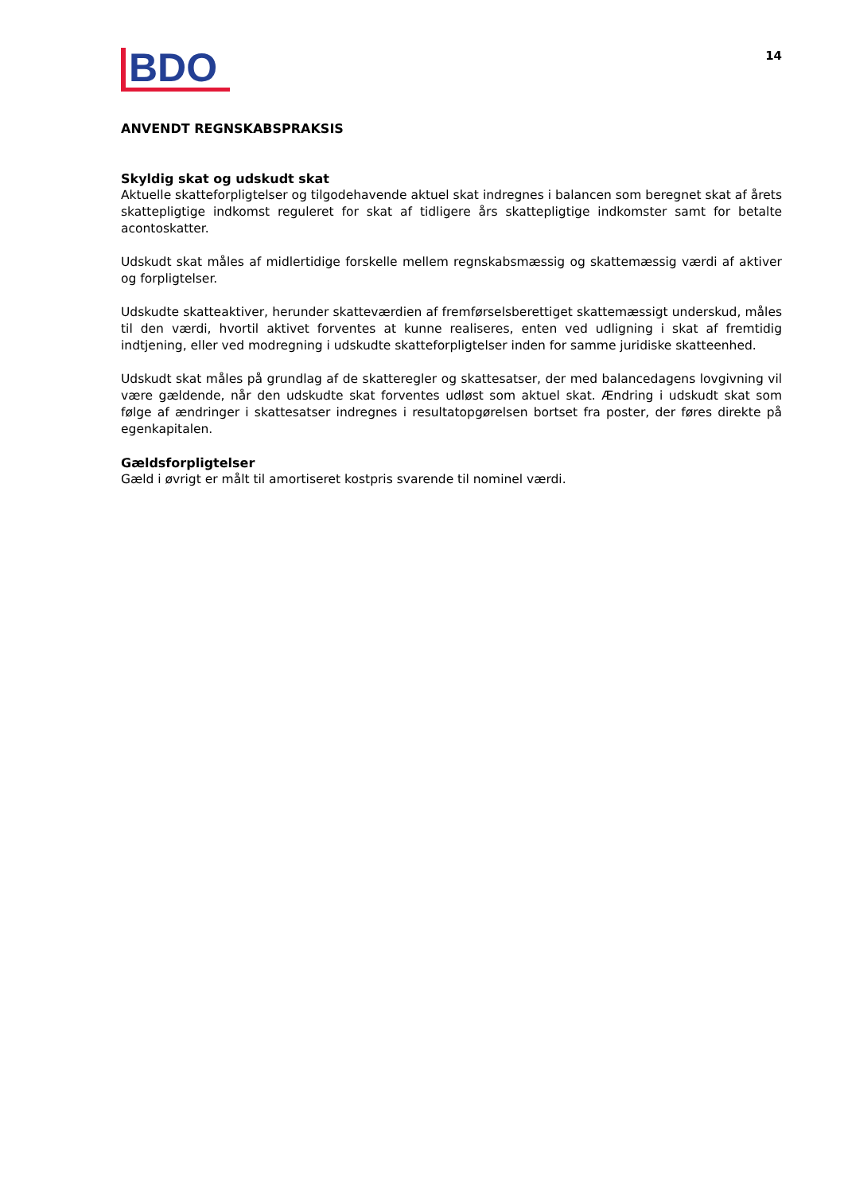BDO
14
ANVENDT REGNSKABSPRAKSIS
Skyldig skat og udskudt skat
Aktuelle skatteforpligtelser og tilgodehavende aktuel skat indregnes i balancen som beregnet skat af årets skattepligtige indkomst reguleret for skat af tidligere års skattepligtige indkomster samt for betalte acontoskatter.
Udskudt skat måles af midlertidige forskelle mellem regnskabsmæssig og skattemæssig værdi af aktiver og forpligtelser.
Udskudte skatteaktiver, herunder skatteværdien af fremførselsberettiget skattemæssigt underskud, måles til den værdi, hvortil aktivet forventes at kunne realiseres, enten ved udligning i skat af fremtidig indtjening, eller ved modregning i udskudte skatteforpligtelser inden for samme juridiske skatteenhed.
Udskudt skat måles på grundlag af de skatteregler og skattesatser, der med balancedagens lovgivning vil være gældende, når den udskudte skat forventes udløst som aktuel skat. Ændring i udskudt skat som følge af ændringer i skattesatser indregnes i resultatopgørelsen bortset fra poster, der føres direkte på egenkapitalen.
Gældsforpligtelser
Gæld i øvrigt er målt til amortiseret kostpris svarende til nominel værdi.